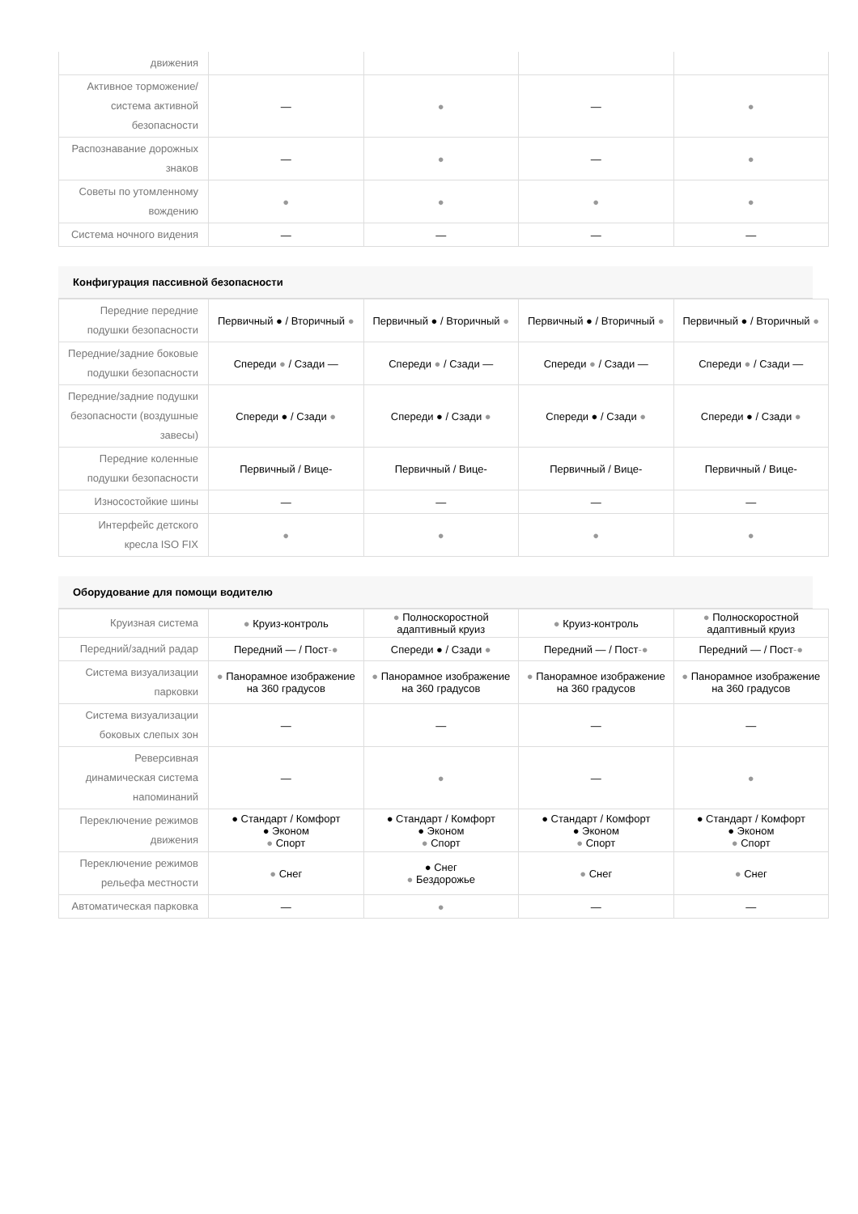| движения | | | | |
| Активное торможение/система активной безопасности | — | ● | — | ● |
| Распознавание дорожных знаков | — | ● | — | ● |
| Советы по утомленному вождению | ● | ● | ● | ● |
| Система ночного видения | — | — | — | — |
Конфигурация пассивной безопасности
| Передние передние подушки безопасности | Первичный ● / Вторичный ● | Первичный ● / Вторичный ● | Первичный ● / Вторичный ● | Первичный ● / Вторичный ● |
| Передние/задние боковые подушки безопасности | Спереди ● / Сзади — | Спереди ● / Сзади — | Спереди ● / Сзади — | Спереди ● / Сзади — |
| Передние/задние подушки безопасности (воздушные завесы) | Спереди ● / Сзади ● | Спереди ● / Сзади ● | Спереди ● / Сзади ● | Спереди ● / Сзади ● |
| Передние коленные подушки безопасности | Первичный / Вице- | Первичный / Вице- | Первичный / Вице- | Первичный / Вице- |
| Износостойкие шины | — | — | — | — |
| Интерфейс детского кресла ISO FIX | ● | ● | ● | ● |
Оборудование для помощи водителю
| Круизная система | ● Круиз-контроль | ● Полноскоростной адаптивный круиз | ● Круиз-контроль | ● Полноскоростной адаптивный круиз |
| Передний/задний радар | Передний — / Пост -● | Спереди ● / Сзади ● | Передний — / Пост -● | Передний — / Пост -● |
| Система визуализации парковки | ● Панорамное изображение на 360 градусов | ● Панорамное изображение на 360 градусов | ● Панорамное изображение на 360 градусов | ● Панорамное изображение на 360 градусов |
| Система визуализации боковых слепых зон | — | — | — | — |
| Реверсивная динамическая система напоминаний | — | ● | — | ● |
| Переключение режимов движения | ● Стандарт / Комфорт ● Эконом ● Спорт | ● Стандарт / Комфорт ● Эконом ● Спорт | ● Стандарт / Комфорт ● Эконом ● Спорт | ● Стандарт / Комфорт ● Эконом ● Спорт |
| Переключение режимов рельефа местности | ● Снег | ● Снег ● Бездорожье | ● Снег | ● Снег |
| Автоматическая парковка | — | ● | — | — |